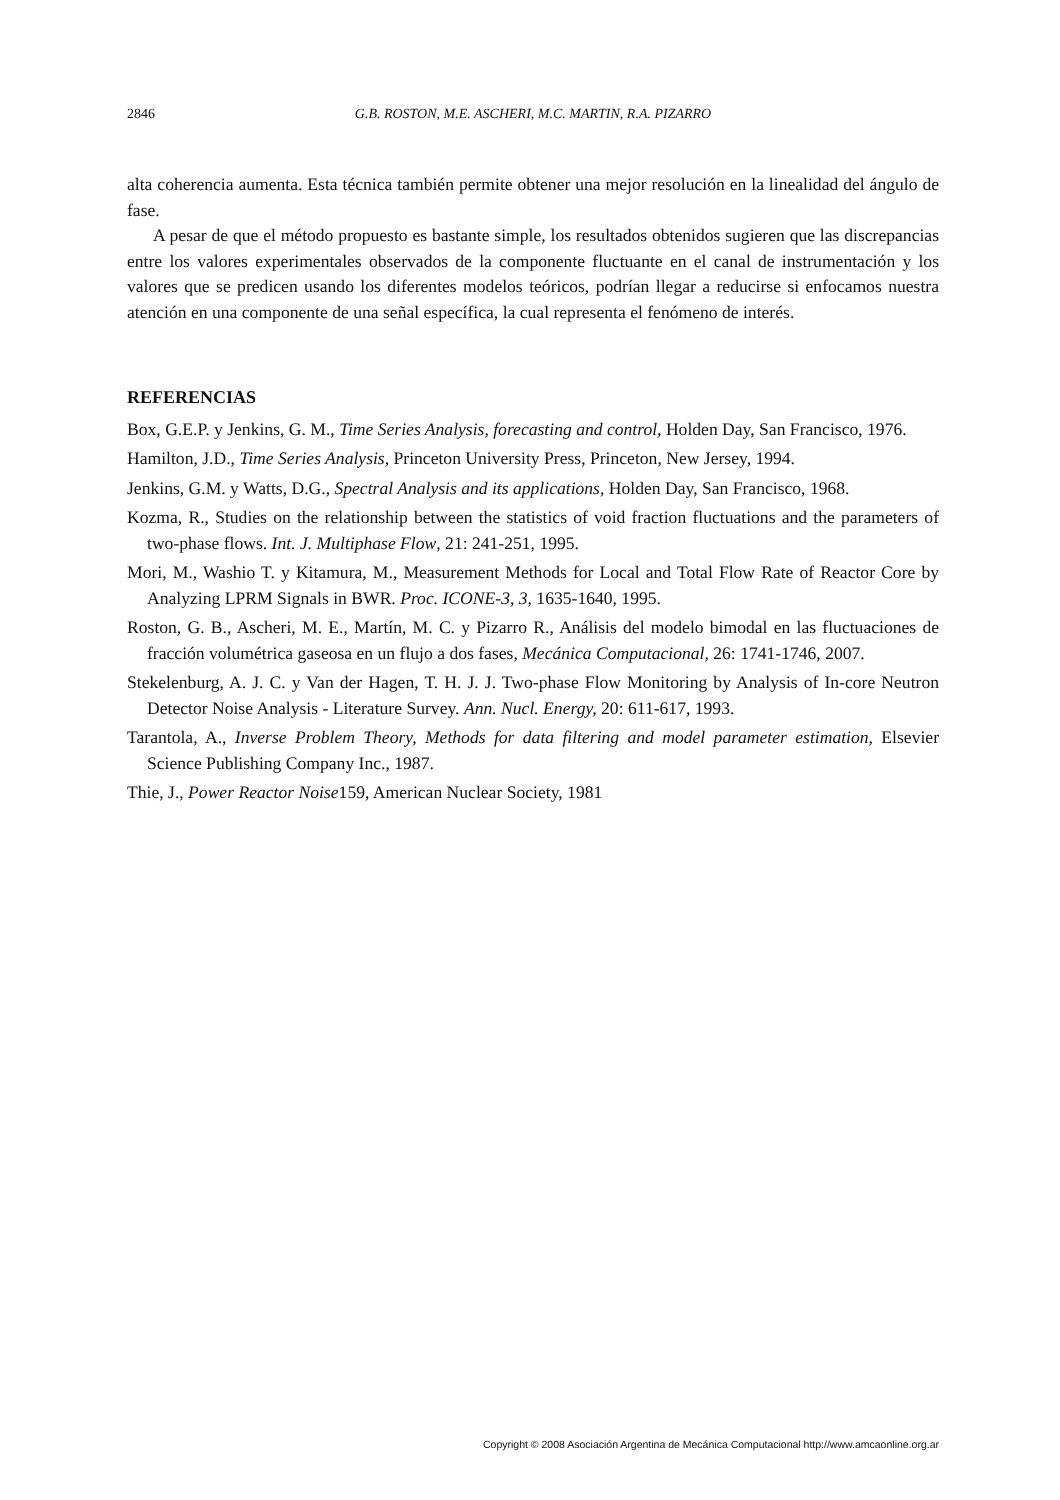2846 G.B. ROSTON, M.E. ASCHERI, M.C. MARTIN, R.A. PIZARRO
alta coherencia aumenta. Esta técnica también permite obtener una mejor resolución en la linealidad del ángulo de fase.
A pesar de que el método propuesto es bastante simple, los resultados obtenidos sugieren que las discrepancias entre los valores experimentales observados de la componente fluctuante en el canal de instrumentación y los valores que se predicen usando los diferentes modelos teóricos, podrían llegar a reducirse si enfocamos nuestra atención en una componente de una señal específica, la cual representa el fenómeno de interés.
REFERENCIAS
Box, G.E.P. y Jenkins, G. M., Time Series Analysis, forecasting and control, Holden Day, San Francisco, 1976.
Hamilton, J.D., Time Series Analysis, Princeton University Press, Princeton, New Jersey, 1994.
Jenkins, G.M. y Watts, D.G., Spectral Analysis and its applications, Holden Day, San Francisco, 1968.
Kozma, R., Studies on the relationship between the statistics of void fraction fluctuations and the parameters of two-phase flows. Int. J. Multiphase Flow, 21: 241-251, 1995.
Mori, M., Washio T. y Kitamura, M., Measurement Methods for Local and Total Flow Rate of Reactor Core by Analyzing LPRM Signals in BWR. Proc. ICONE-3, 3, 1635-1640, 1995.
Roston, G. B., Ascheri, M. E., Martín, M. C. y Pizarro R., Análisis del modelo bimodal en las fluctuaciones de fracción volumétrica gaseosa en un flujo a dos fases, Mecánica Computacional, 26: 1741-1746, 2007.
Stekelenburg, A. J. C. y Van der Hagen, T. H. J. J. Two-phase Flow Monitoring by Analysis of In-core Neutron Detector Noise Analysis - Literature Survey. Ann. Nucl. Energy, 20: 611-617, 1993.
Tarantola, A., Inverse Problem Theory, Methods for data filtering and model parameter estimation, Elsevier Science Publishing Company Inc., 1987.
Thie, J., Power Reactor Noise159, American Nuclear Society, 1981
Copyright © 2008 Asociación Argentina de Mecánica Computacional http://www.amcaonline.org.ar